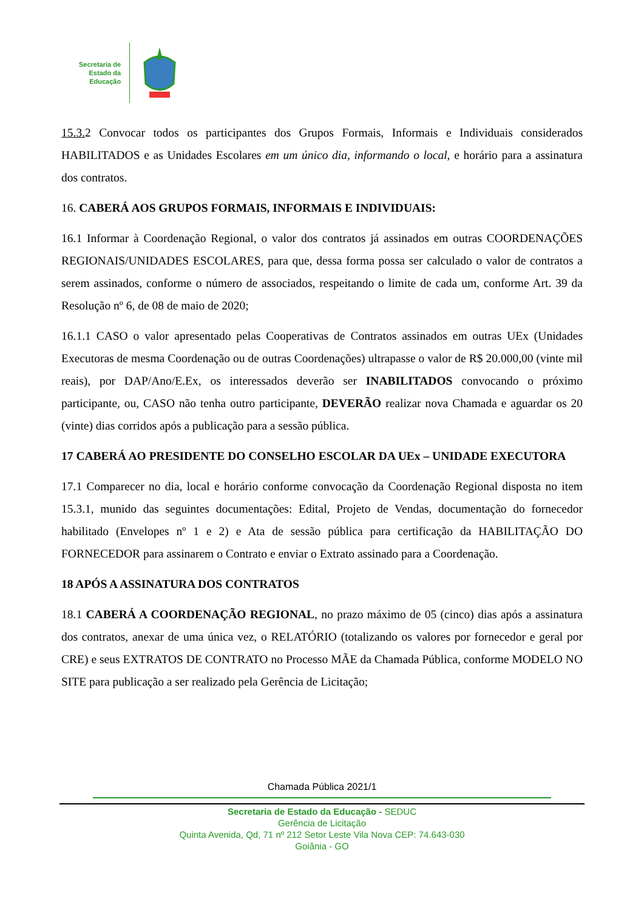Secretaria de
Estado da
Educação
15.3. 2 Convocar todos os participantes dos Grupos Formais, Informais e Individuais considerados HABILITADOS e as Unidades Escolares em um único dia, informando o local, e horário para a assinatura dos contratos.
16. CABERÁ AOS GRUPOS FORMAIS, INFORMAIS E INDIVIDUAIS:
16.1 Informar à Coordenação Regional, o valor dos contratos já assinados em outras COORDENAÇÕES REGIONAIS/UNIDADES ESCOLARES, para que, dessa forma possa ser calculado o valor de contratos a serem assinados, conforme o número de associados, respeitando o limite de cada um, conforme Art. 39 da Resolução nº 6, de 08 de maio de 2020;
16.1.1 CASO o valor apresentado pelas Cooperativas de Contratos assinados em outras UEx (Unidades Executoras de mesma Coordenação ou de outras Coordenações) ultrapasse o valor de R$ 20.000,00 (vinte mil reais), por DAP/Ano/E.Ex, os interessados deverão ser INABILITADOS convocando o próximo participante, ou, CASO não tenha outro participante, DEVERÃO realizar nova Chamada e aguardar os 20 (vinte) dias corridos após a publicação para a sessão pública.
17 CABERÁ AO PRESIDENTE DO CONSELHO ESCOLAR DA UEx – UNIDADE EXECUTORA
17.1 Comparecer no dia, local e horário conforme convocação da Coordenação Regional disposta no item 15.3.1, munido das seguintes documentações: Edital, Projeto de Vendas, documentação do fornecedor habilitado (Envelopes nº 1 e 2) e Ata de sessão pública para certificação da HABILITAÇÃO DO FORNECEDOR para assinarem o Contrato e enviar o Extrato assinado para a Coordenação.
18 APÓS A ASSINATURA DOS CONTRATOS
18.1 CABERÁ A COORDENAÇÃO REGIONAL, no prazo máximo de 05 (cinco) dias após a assinatura dos contratos, anexar de uma única vez, o RELATÓRIO (totalizando os valores por fornecedor e geral por CRE) e seus EXTRATOS DE CONTRATO no Processo MÃE da Chamada Pública, conforme MODELO NO SITE para publicação a ser realizado pela Gerência de Licitação;
Chamada Pública 2021/1
Secretaria de Estado da Educação - SEDUC
Gerência de Licitação
Quinta Avenida, Qd, 71 nº 212 Setor Leste Vila Nova CEP: 74.643-030
Goiânia - GO